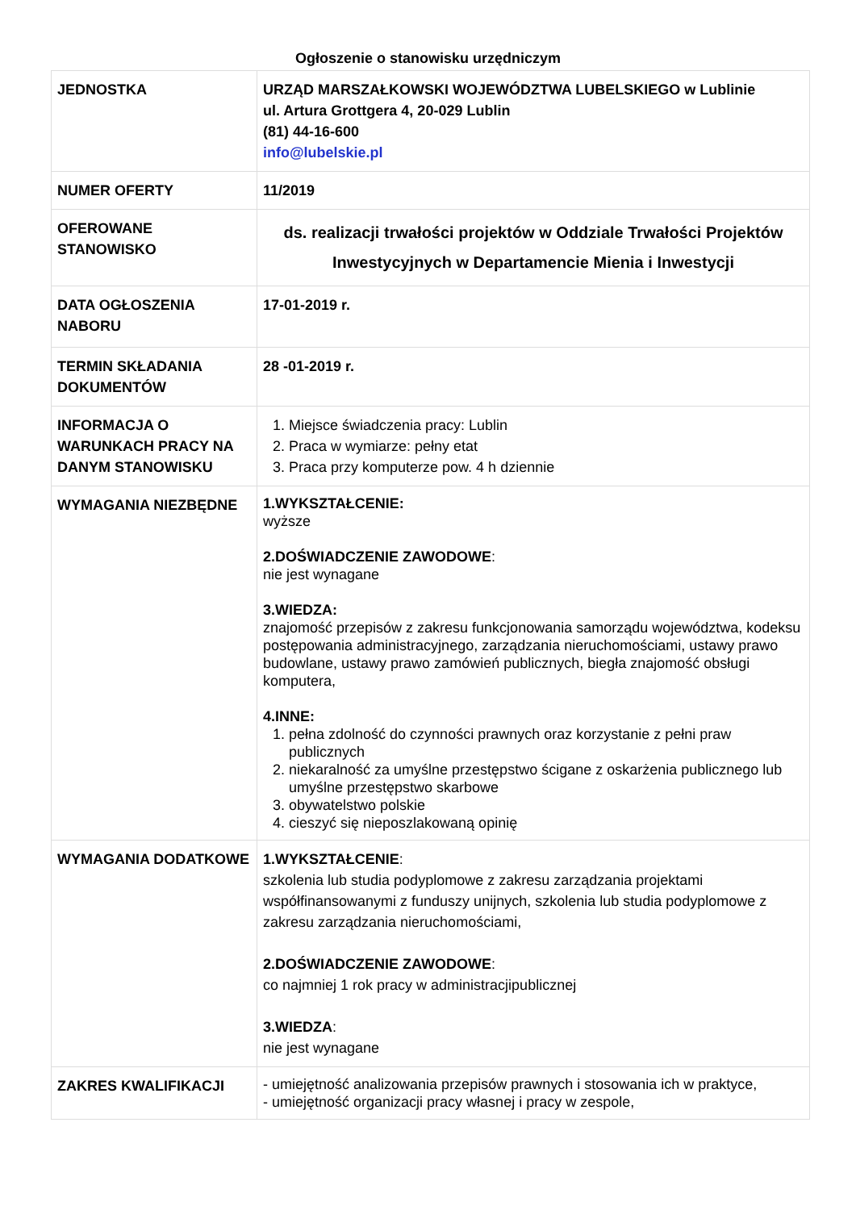Ogłoszenie o stanowisku urzędniczym
| JEDNOSTKA | URZĄD MARSZAŁKOWSKI WOJEWÓDZTWA LUBELSKIEGO w Lublinie ul. Artura Grottgera 4, 20-029 Lublin (81) 44-16-600 info@lubelskie.pl |
| NUMER OFERTY | 11/2019 |
| OFEROWANE STANOWISKO | ds. realizacji trwałości projektów w Oddziale Trwałości Projektów Inwestycyjnych w Departamencie Mienia i Inwestycji |
| DATA OGŁOSZENIA NABORU | 17-01-2019 r. |
| TERMIN SKŁADANIA DOKUMENTÓW | 28 -01-2019 r. |
| INFORMACJA O WARUNKACH PRACY NA DANYM STANOWISKU | 1. Miejsce świadczenia pracy: Lublin 2. Praca w wymiarze: pełny etat 3. Praca przy komputerze pow. 4 h dziennie |
| WYMAGANIA NIEZBĘDNE | 1.WYKSZTAŁCENIE: wyższe 2.DOŚWIADCZENIE ZAWODOWE : nie jest wynagane 3.WIEDZA: znajomość przepisów z zakresu funkcjonowania samorządu województwa, kodeksu postępowania administracyjnego, zarządzania nieruchomościami, ustawy prawo budowlane, ustawy prawo zamówień publicznych, biegła znajomość obsługi komputera, 4.INNE: 1. pełna zdolność do czynności prawnych oraz korzystanie z pełni praw publicznych 2. niekaralność za umyślne przestępstwo ścigane z oskarżenia publicznego lub umyślne przestępstwo skarbowe 3. obywatelstwo polskie 4. cieszyć się nieposzlakowaną opinię |
| WYMAGANIA DODATKOWE | 1.WYKSZTAŁCENIE : szkolenia lub studia podyplomowe z zakresu zarządzania projektami współfinansowanymi z funduszy unijnych, szkolenia lub studia podyplomowe z zakresu zarządzania nieruchomościami, 2.DOŚWIADCZENIE ZAWODOWE : co najmniej 1 rok pracy w administracjipublicznej 3.WIEDZA : nie jest wynagane |
| ZAKRES KWALIFIKACJI | - umiejętność analizowania przepisów prawnych i stosowania ich w praktyce, - umiejętność organizacji pracy własnej i pracy w zespole, |